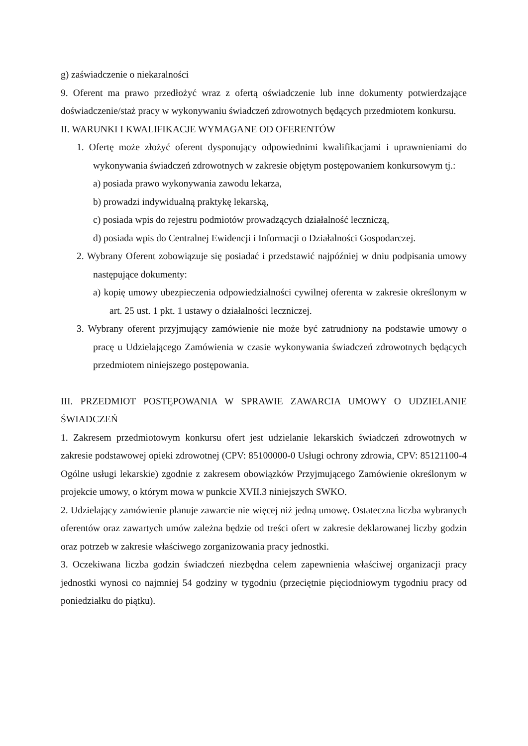g) zaświadczenie o niekaralności
9. Oferent ma prawo przedłożyć wraz z ofertą oświadczenie lub inne dokumenty potwierdzające doświadczenie/staż pracy w wykonywaniu świadczeń zdrowotnych będących przedmiotem konkursu.
II. WARUNKI I KWALIFIKACJE WYMAGANE OD OFERENTÓW
1. Ofertę może złożyć oferent dysponujący odpowiednimi kwalifikacjami i uprawnieniami do wykonywania świadczeń zdrowotnych w zakresie objętym postępowaniem konkursowym tj.:
a) posiada prawo wykonywania zawodu lekarza,
b) prowadzi indywidualną praktykę lekarską,
c) posiada wpis do rejestru podmiotów prowadzących działalność leczniczą,
d) posiada wpis do Centralnej Ewidencji i Informacji o Działalności Gospodarczej.
2. Wybrany Oferent zobowiązuje się posiadać i przedstawić najpóźniej w dniu podpisania umowy następujące dokumenty:
a) kopię umowy ubezpieczenia odpowiedzialności cywilnej oferenta w zakresie określonym w art. 25 ust. 1 pkt. 1 ustawy o działalności leczniczej.
3. Wybrany oferent przyjmujący zamówienie nie może być zatrudniony na podstawie umowy o pracę u Udzielającego Zamówienia w czasie wykonywania świadczeń zdrowotnych będących przedmiotem niniejszego postępowania.
III. PRZEDMIOT POSTĘPOWANIA W SPRAWIE ZAWARCIA UMOWY O UDZIELANIE ŚWIADCZEŃ
1. Zakresem przedmiotowym konkursu ofert jest udzielanie lekarskich świadczeń zdrowotnych w zakresie podstawowej opieki zdrowotnej (CPV: 85100000-0 Usługi ochrony zdrowia, CPV: 85121100-4 Ogólne usługi lekarskie) zgodnie z zakresem obowiązków Przyjmującego Zamówienie określonym w projekcie umowy, o którym mowa w punkcie XVII.3 niniejszych SWKO.
2. Udzielający zamówienie planuje zawarcie nie więcej niż jedną umowę. Ostateczna liczba wybranych oferentów oraz zawartych umów zależna będzie od treści ofert w zakresie deklarowanej liczby godzin oraz potrzeb w zakresie właściwego zorganizowania pracy jednostki.
3. Oczekiwana liczba godzin świadczeń niezbędna celem zapewnienia właściwej organizacji pracy jednostki wynosi co najmniej 54 godziny w tygodniu (przeciętnie pięciodniowym tygodniu pracy od poniedziałku do piątku).